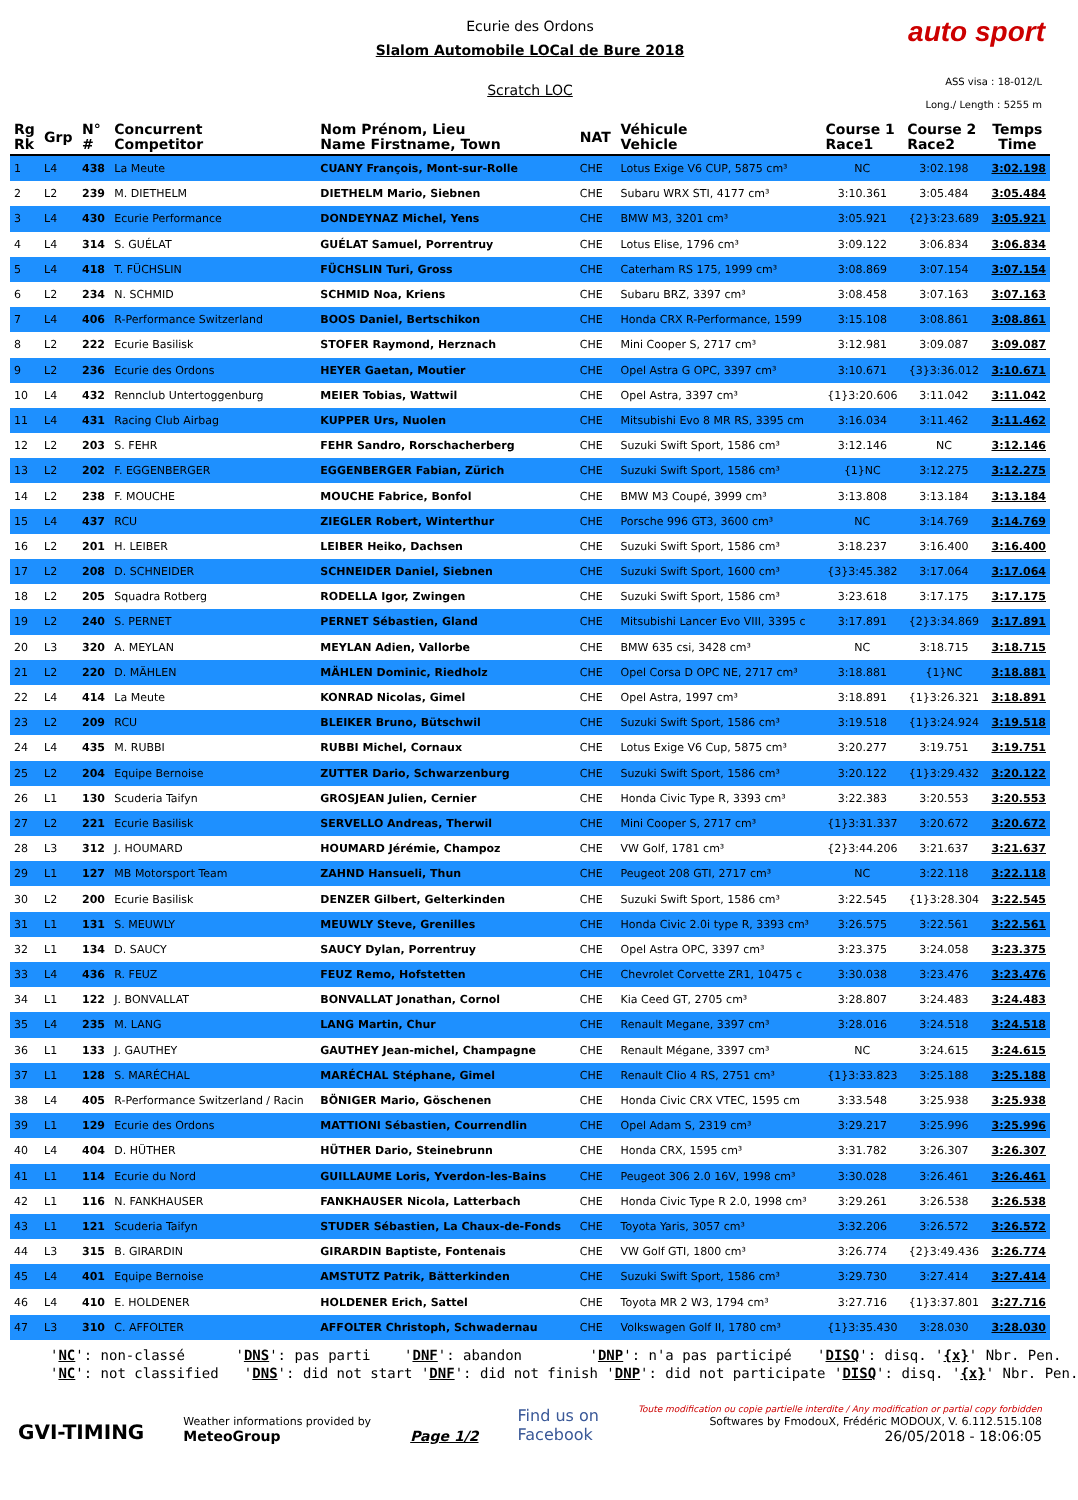Ecurie des Ordons
Slalom Automobile LOCal de Bure 2018
Scratch LOC
auto sport
ASS visa : 18-012/L
Long./ Length : 5255 m
| Rg Rk | Grp | N° # | Concurrent Competitor | Nom Prénom, Lieu Name Firstname, Town | NAT | Véhicule Vehicle | Course 1 Race1 | Course 2 Race2 | Temps Time |
| --- | --- | --- | --- | --- | --- | --- | --- | --- | --- |
| 1 | L4 | 438 | La Meute | CUANY François, Mont-sur-Rolle | CHE | Lotus Exige V6 CUP, 5875 cm³ | NC | 3:02.198 | 3:02.198 |
| 2 | L2 | 239 | M. DIETHELM | DIETHELM Mario, Siebnen | CHE | Subaru WRX STI, 4177 cm³ | 3:10.361 | 3:05.484 | 3:05.484 |
| 3 | L4 | 430 | Ecurie Performance | DONDEYNAZ Michel, Yens | CHE | BMW M3, 3201 cm³ | 3:05.921 | {2}3:23.689 | 3:05.921 |
| 4 | L4 | 314 | S. GUÉLAT | GUÉLAT Samuel, Porrentruy | CHE | Lotus Elise, 1796 cm³ | 3:09.122 | 3:06.834 | 3:06.834 |
| 5 | L4 | 418 | T. FÜCHSLIN | FÜCHSLIN Turi, Gross | CHE | Caterham RS 175, 1999 cm³ | 3:08.869 | 3:07.154 | 3:07.154 |
| 6 | L2 | 234 | N. SCHMID | SCHMID Noa, Kriens | CHE | Subaru BRZ, 3397 cm³ | 3:08.458 | 3:07.163 | 3:07.163 |
| 7 | L4 | 406 | R-Performance Switzerland | BOOS Daniel, Bertschikon | CHE | Honda CRX R-Performance, 1599 | 3:15.108 | 3:08.861 | 3:08.861 |
| 8 | L2 | 222 | Ecurie Basilisk | STOFER Raymond, Herznach | CHE | Mini Cooper S, 2717 cm³ | 3:12.981 | 3:09.087 | 3:09.087 |
| 9 | L2 | 236 | Ecurie des Ordons | HEYER Gaetan, Moutier | CHE | Opel Astra G OPC, 3397 cm³ | 3:10.671 | {3}3:36.012 | 3:10.671 |
| 10 | L4 | 432 | Rennclub Untertoggenburg | MEIER Tobias, Wattwil | CHE | Opel Astra, 3397 cm³ | {1}3:20.606 | 3:11.042 | 3:11.042 |
| 11 | L4 | 431 | Racing Club Airbag | KUPPER Urs, Nuolen | CHE | Mitsubishi Evo 8 MR RS, 3395 cm | 3:16.034 | 3:11.462 | 3:11.462 |
| 12 | L2 | 203 | S. FEHR | FEHR Sandro, Rorschacherberg | CHE | Suzuki Swift Sport, 1586 cm³ | 3:12.146 | NC | 3:12.146 |
| 13 | L2 | 202 | F. EGGENBERGER | EGGENBERGER Fabian, Zürich | CHE | Suzuki Swift Sport, 1586 cm³ | {1}NC | 3:12.275 | 3:12.275 |
| 14 | L2 | 238 | F. MOUCHE | MOUCHE Fabrice, Bonfol | CHE | BMW M3 Coupé, 3999 cm³ | 3:13.808 | 3:13.184 | 3:13.184 |
| 15 | L4 | 437 | RCU | ZIEGLER Robert, Winterthur | CHE | Porsche 996 GT3, 3600 cm³ | NC | 3:14.769 | 3:14.769 |
| 16 | L2 | 201 | H. LEIBER | LEIBER Heiko, Dachsen | CHE | Suzuki Swift Sport, 1586 cm³ | 3:18.237 | 3:16.400 | 3:16.400 |
| 17 | L2 | 208 | D. SCHNEIDER | SCHNEIDER Daniel, Siebnen | CHE | Suzuki Swift Sport, 1600 cm³ | {3}3:45.382 | 3:17.064 | 3:17.064 |
| 18 | L2 | 205 | Squadra Rotberg | RODELLA Igor, Zwingen | CHE | Suzuki Swift Sport, 1586 cm³ | 3:23.618 | 3:17.175 | 3:17.175 |
| 19 | L2 | 240 | S. PERNET | PERNET Sébastien, Gland | CHE | Mitsubishi Lancer Evo VIII, 3395 c | 3:17.891 | {2}3:34.869 | 3:17.891 |
| 20 | L3 | 320 | A. MEYLAN | MEYLAN Adien, Vallorbe | CHE | BMW 635 csi, 3428 cm³ | NC | 3:18.715 | 3:18.715 |
| 21 | L2 | 220 | D. MÄHLEN | MÄHLEN Dominic, Riedholz | CHE | Opel Corsa D OPC NE, 2717 cm³ | 3:18.881 | {1}NC | 3:18.881 |
| 22 | L4 | 414 | La Meute | KONRAD Nicolas, Gimel | CHE | Opel Astra, 1997 cm³ | 3:18.891 | {1}3:26.321 | 3:18.891 |
| 23 | L2 | 209 | RCU | BLEIKER Bruno, Bütschwil | CHE | Suzuki Swift Sport, 1586 cm³ | 3:19.518 | {1}3:24.924 | 3:19.518 |
| 24 | L4 | 435 | M. RUBBI | RUBBI Michel, Cornaux | CHE | Lotus Exige V6 Cup, 5875 cm³ | 3:20.277 | 3:19.751 | 3:19.751 |
| 25 | L2 | 204 | Equipe Bernoise | ZUTTER Dario, Schwarzenburg | CHE | Suzuki Swift Sport, 1586 cm³ | 3:20.122 | {1}3:29.432 | 3:20.122 |
| 26 | L1 | 130 | Scuderia Taifyn | GROSJEAN Julien, Cernier | CHE | Honda Civic Type R, 3393 cm³ | 3:22.383 | 3:20.553 | 3:20.553 |
| 27 | L2 | 221 | Ecurie Basilisk | SERVELLO Andreas, Therwil | CHE | Mini Cooper S, 2717 cm³ | {1}3:31.337 | 3:20.672 | 3:20.672 |
| 28 | L3 | 312 | J. HOUMARD | HOUMARD Jérémie, Champoz | CHE | VW Golf, 1781 cm³ | {2}3:44.206 | 3:21.637 | 3:21.637 |
| 29 | L1 | 127 | MB Motorsport Team | ZAHND Hansueli, Thun | CHE | Peugeot 208 GTI, 2717 cm³ | NC | 3:22.118 | 3:22.118 |
| 30 | L2 | 200 | Ecurie Basilisk | DENZER Gilbert, Gelterkinden | CHE | Suzuki Swift Sport, 1586 cm³ | 3:22.545 | {1}3:28.304 | 3:22.545 |
| 31 | L1 | 131 | S. MEUWLY | MEUWLY Steve, Grenilles | CHE | Honda Civic 2.0i type R, 3393 cm³ | 3:26.575 | 3:22.561 | 3:22.561 |
| 32 | L1 | 134 | D. SAUCY | SAUCY Dylan, Porrentruy | CHE | Opel Astra OPC, 3397 cm³ | 3:23.375 | 3:24.058 | 3:23.375 |
| 33 | L4 | 436 | R. FEUZ | FEUZ Remo, Hofstetten | CHE | Chevrolet Corvette ZR1, 10475 c | 3:30.038 | 3:23.476 | 3:23.476 |
| 34 | L1 | 122 | J. BONVALLAT | BONVALLAT Jonathan, Cornol | CHE | Kia Ceed GT, 2705 cm³ | 3:28.807 | 3:24.483 | 3:24.483 |
| 35 | L4 | 235 | M. LANG | LANG Martin, Chur | CHE | Renault Megane, 3397 cm³ | 3:28.016 | 3:24.518 | 3:24.518 |
| 36 | L1 | 133 | J. GAUTHEY | GAUTHEY Jean-michel, Champagne | CHE | Renault Mégane, 3397 cm³ | NC | 3:24.615 | 3:24.615 |
| 37 | L1 | 128 | S. MARÉCHAL | MARÉCHAL Stéphane, Gimel | CHE | Renault Clio 4 RS, 2751 cm³ | {1}3:33.823 | 3:25.188 | 3:25.188 |
| 38 | L4 | 405 | R-Performance Switzerland / Racin | BÖNIGER Mario, Göschenen | CHE | Honda Civic CRX VTEC, 1595 cm | 3:33.548 | 3:25.938 | 3:25.938 |
| 39 | L1 | 129 | Ecurie des Ordons | MATTIONI Sébastien, Courrendlin | CHE | Opel Adam S, 2319 cm³ | 3:29.217 | 3:25.996 | 3:25.996 |
| 40 | L4 | 404 | D. HÜTHER | HÜTHER Dario, Steinebrunn | CHE | Honda CRX, 1595 cm³ | 3:31.782 | 3:26.307 | 3:26.307 |
| 41 | L1 | 114 | Ecurie du Nord | GUILLAUME Loris, Yverdon-les-Bains | CHE | Peugeot 306 2.0 16V, 1998 cm³ | 3:30.028 | 3:26.461 | 3:26.461 |
| 42 | L1 | 116 | N. FANKHAUSER | FANKHAUSER Nicola, Latterbach | CHE | Honda Civic Type R 2.0, 1998 cm³ | 3:29.261 | 3:26.538 | 3:26.538 |
| 43 | L1 | 121 | Scuderia Taifyn | STUDER Sébastien, La Chaux-de-Fonds | CHE | Toyota Yaris, 3057 cm³ | 3:32.206 | 3:26.572 | 3:26.572 |
| 44 | L3 | 315 | B. GIRARDIN | GIRARDIN Baptiste, Fontenais | CHE | VW Golf GTI, 1800 cm³ | 3:26.774 | {2}3:49.436 | 3:26.774 |
| 45 | L4 | 401 | Equipe Bernoise | AMSTUTZ Patrik, Bätterkinden | CHE | Suzuki Swift Sport, 1586 cm³ | 3:29.730 | 3:27.414 | 3:27.414 |
| 46 | L4 | 410 | E. HOLDENER | HOLDENER Erich, Sattel | CHE | Toyota MR 2 W3, 1794 cm³ | 3:27.716 | {1}3:37.801 | 3:27.716 |
| 47 | L3 | 310 | C. AFFOLTER | AFFOLTER Christoph, Schwadernau | CHE | Volkswagen Golf II, 1780 cm³ | {1}3:35.430 | 3:28.030 | 3:28.030 |
'NC': non-classé 'DNS': pas parti 'DNF': abandon 'DNP': n'a pas participé 'DISQ': disq. '{x}' Nbr. Pen. 'NC': not classified 'DNS': did not start 'DNF': did not finish 'DNP': did not participate 'DISQ': disq. '{x}' Nbr. Pen.
GVI-TIMING
Weather informations provided by
MeteoGroup
Page 1/2
Find us on
Facebook
Toute modification ou copie partielle interdite / Any modification or partial copy forbidden
Softwares by FmodouX, Frédéric MODOUX, V. 6.112.515.108
26/05/2018 - 18:06:05